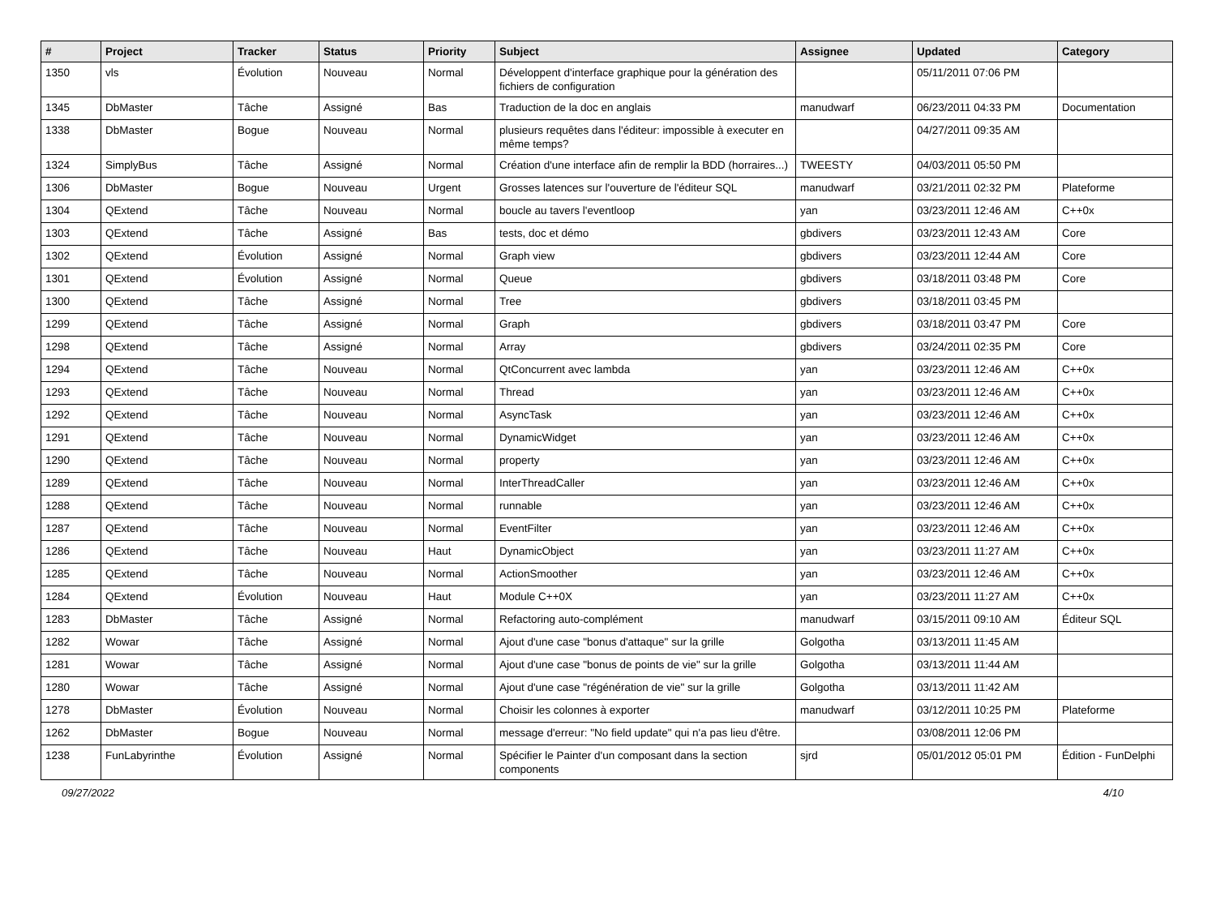| # | Project | Tracker | Status | Priority | Subject | Assignee | Updated | Category |
| --- | --- | --- | --- | --- | --- | --- | --- | --- |
| 1350 | vls | Évolution | Nouveau | Normal | Développent d'interface graphique pour la génération des fichiers de configuration | | 05/11/2011 07:06 PM | |
| 1345 | DbMaster | Tâche | Assigné | Bas | Traduction de la doc en anglais | manudwarf | 06/23/2011 04:33 PM | Documentation |
| 1338 | DbMaster | Bogue | Nouveau | Normal | plusieurs requêtes dans l'éditeur: impossible à executer en même temps? | | 04/27/2011 09:35 AM | |
| 1324 | SimplyBus | Tâche | Assigné | Normal | Création d'une interface afin de remplir la BDD (horraires...) | TWEESTY | 04/03/2011 05:50 PM | |
| 1306 | DbMaster | Bogue | Nouveau | Urgent | Grosses latences sur l'ouverture de l'éditeur SQL | manudwarf | 03/21/2011 02:32 PM | Plateforme |
| 1304 | QExtend | Tâche | Nouveau | Normal | boucle au tavers l'eventloop | yan | 03/23/2011 12:46 AM | C++0x |
| 1303 | QExtend | Tâche | Assigné | Bas | tests, doc et démo | gbdivers | 03/23/2011 12:43 AM | Core |
| 1302 | QExtend | Évolution | Assigné | Normal | Graph view | gbdivers | 03/23/2011 12:44 AM | Core |
| 1301 | QExtend | Évolution | Assigné | Normal | Queue | gbdivers | 03/18/2011 03:48 PM | Core |
| 1300 | QExtend | Tâche | Assigné | Normal | Tree | gbdivers | 03/18/2011 03:45 PM | |
| 1299 | QExtend | Tâche | Assigné | Normal | Graph | gbdivers | 03/18/2011 03:47 PM | Core |
| 1298 | QExtend | Tâche | Assigné | Normal | Array | gbdivers | 03/24/2011 02:35 PM | Core |
| 1294 | QExtend | Tâche | Nouveau | Normal | QtConcurrent avec lambda | yan | 03/23/2011 12:46 AM | C++0x |
| 1293 | QExtend | Tâche | Nouveau | Normal | Thread | yan | 03/23/2011 12:46 AM | C++0x |
| 1292 | QExtend | Tâche | Nouveau | Normal | AsyncTask | yan | 03/23/2011 12:46 AM | C++0x |
| 1291 | QExtend | Tâche | Nouveau | Normal | DynamicWidget | yan | 03/23/2011 12:46 AM | C++0x |
| 1290 | QExtend | Tâche | Nouveau | Normal | property | yan | 03/23/2011 12:46 AM | C++0x |
| 1289 | QExtend | Tâche | Nouveau | Normal | InterThreadCaller | yan | 03/23/2011 12:46 AM | C++0x |
| 1288 | QExtend | Tâche | Nouveau | Normal | runnable | yan | 03/23/2011 12:46 AM | C++0x |
| 1287 | QExtend | Tâche | Nouveau | Normal | EventFilter | yan | 03/23/2011 12:46 AM | C++0x |
| 1286 | QExtend | Tâche | Nouveau | Haut | DynamicObject | yan | 03/23/2011 11:27 AM | C++0x |
| 1285 | QExtend | Tâche | Nouveau | Normal | ActionSmoother | yan | 03/23/2011 12:46 AM | C++0x |
| 1284 | QExtend | Évolution | Nouveau | Haut | Module C++0X | yan | 03/23/2011 11:27 AM | C++0x |
| 1283 | DbMaster | Tâche | Assigné | Normal | Refactoring auto-complément | manudwarf | 03/15/2011 09:10 AM | Éditeur SQL |
| 1282 | Wowar | Tâche | Assigné | Normal | Ajout d'une case "bonus d'attaque" sur la grille | Golgotha | 03/13/2011 11:45 AM | |
| 1281 | Wowar | Tâche | Assigné | Normal | Ajout d'une case "bonus de points de vie" sur la grille | Golgotha | 03/13/2011 11:44 AM | |
| 1280 | Wowar | Tâche | Assigné | Normal | Ajout d'une case "régénération de vie" sur la grille | Golgotha | 03/13/2011 11:42 AM | |
| 1278 | DbMaster | Évolution | Nouveau | Normal | Choisir les colonnes à exporter | manudwarf | 03/12/2011 10:25 PM | Plateforme |
| 1262 | DbMaster | Bogue | Nouveau | Normal | message d'erreur: "No field update" qui n'a pas lieu d'être. | | 03/08/2011 12:06 PM | |
| 1238 | FunLabyrinthe | Évolution | Assigné | Normal | Spécifier le Painter d'un composant dans la section components | sjrd | 05/01/2012 05:01 PM | Édition - FunDelphi |
09/27/2022 4/10